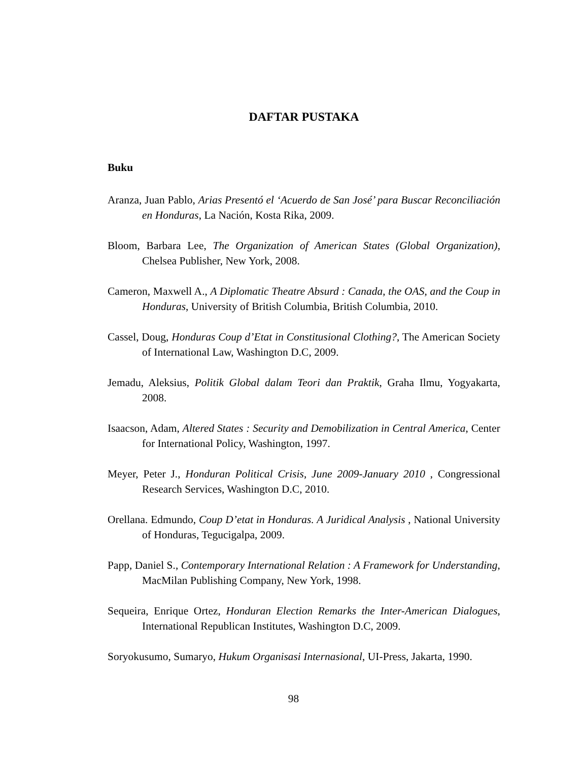DAFTAR PUSTAKA
Buku
Aranza, Juan Pablo, Arias Presentó el ‘Acuerdo de San José’ para Buscar Reconciliación en Honduras, La Nación, Kosta Rika, 2009.
Bloom, Barbara Lee, The Organization of American States (Global Organization), Chelsea Publisher, New York, 2008.
Cameron, Maxwell A., A Diplomatic Theatre Absurd : Canada, the OAS, and the Coup in Honduras, University of British Columbia, British Columbia, 2010.
Cassel, Doug, Honduras Coup d’Etat in Constitusional Clothing?, The American Society of International Law, Washington D.C, 2009.
Jemadu, Aleksius, Politik Global dalam Teori dan Praktik, Graha Ilmu, Yogyakarta, 2008.
Isaacson, Adam, Altered States : Security and Demobilization in Central America, Center for International Policy, Washington, 1997.
Meyer, Peter J., Honduran Political Crisis, June 2009-January 2010 , Congressional Research Services, Washington D.C, 2010.
Orellana. Edmundo, Coup D’etat in Honduras. A Juridical Analysis , National University of Honduras, Tegucigalpa, 2009.
Papp, Daniel S., Contemporary International Relation : A Framework for Understanding, MacMilan Publishing Company, New York, 1998.
Sequeira, Enrique Ortez, Honduran Election Remarks the Inter-American Dialogues, International Republican Institutes, Washington D.C, 2009.
Soryokusumo, Sumaryo, Hukum Organisasi Internasional, UI-Press, Jakarta, 1990.
98